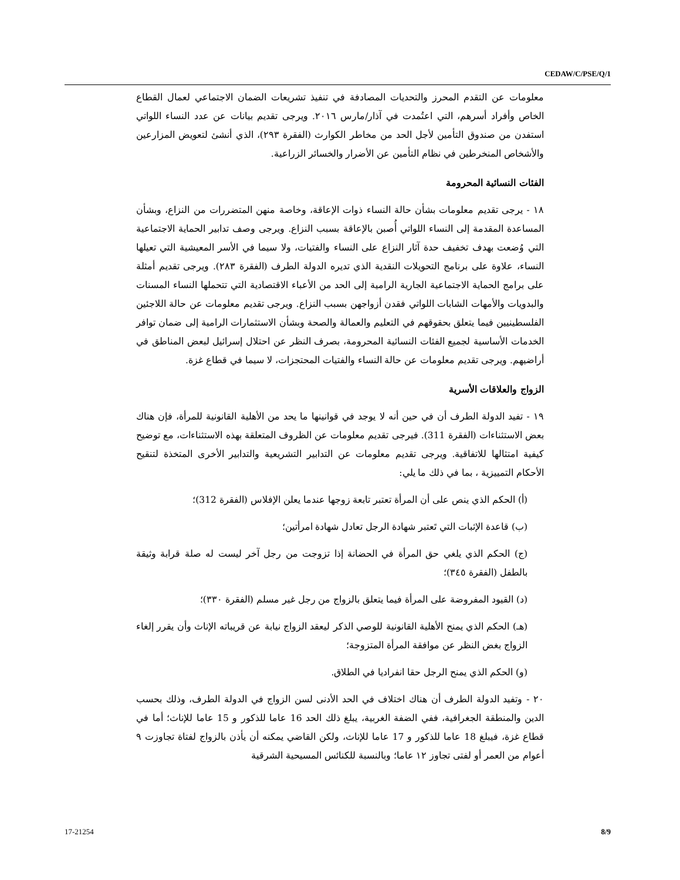CEDAW/C/PSE/Q/1
معلومات عن التقدم المحرز والتحديات المصادفة في تنفيذ تشريعات الضمان الاجتماعي لعمال القطاع الخاص وأفراد أسرهم، التي اعتُمدت في آذار/مارس ٢٠١٦. ويرجى تقديم بيانات عن عدد النساء اللواتي استفدن من صندوق التأمين لأجل الحد من مخاطر الكوارث (الفقرة ٢٩٣)، الذي أنشئ لتعويض المزارعين والأشخاص المنخرطين في نظام التأمين عن الأضرار والخسائر الزراعية.
الفئات النسائية المحرومة
١٨ - يرجى تقديم معلومات بشأن حالة النساء ذوات الإعاقة، وخاصة منهن المتضررات من النزاع، وبشأن المساعدة المقدمة إلى النساء اللواتي أُصبن بالإعاقة بسبب النزاع. ويرجى وصف تدابير الحماية الاجتماعية التي وُضعت بهدف تخفيف حدة آثار النزاع على النساء والفتيات، ولا سيما في الأسر المعيشية التي تعيلها النساء، علاوة على برنامج التحويلات النقدية الذي تديره الدولة الطرف (الفقرة ٢٨٣). ويرجى تقديم أمثلة على برامج الحماية الاجتماعية الجارية الرامية إلى الحد من الأعباء الاقتصادية التي تتحملها النساء المسنات والبدويات والأمهات الشابات اللواتي فقدن أزواجهن بسبب النزاع. ويرجى تقديم معلومات عن حالة اللاجئين الفلسطينيين فيما يتعلق بحقوقهم في التعليم والعمالة والصحة وبشأن الاستثمارات الرامية إلى ضمان توافر الخدمات الأساسية لجميع الفئات النسائية المحرومة، بصرف النظر عن احتلال إسرائيل لبعض المناطق في أراضيهم. ويرجى تقديم معلومات عن حالة النساء والفتيات المحتجزات، لا سيما في قطاع غزة.
الزواج والعلاقات الأسرية
١٩ - تفيد الدولة الطرف أن في حين أنه لا يوجد في قوانينها ما يحد من الأهلية القانونية للمرأة، فإن هناك بعض الاستثناءات (الفقرة 311). فيرجى تقديم معلومات عن الظروف المتعلقة بهذه الاستثناءات، مع توضيح كيفية امتثالها للاتفاقية. ويرجى تقديم معلومات عن التدابير التشريعية والتدابير الأخرى المتخذة لتنقيح الأحكام التمييزية ، بما في ذلك ما يلي:
(أ) الحكم الذي ينص على أن المرأة تعتبر تابعة زوجها عندما يعلن الإفلاس (الفقرة 312)؛
(ب) قاعدة الإثبات التي تَعتبر شهادة الرجل تعادل شهادة امرأتين؛
(ج) الحكم الذي يلغي حق المرأة في الحضانة إذا تزوجت من رجل آخر ليست له صلة قرابة وثيقة بالطفل (الفقرة ٣٤٥)؛
(د) القيود المفروضة على المرأة فيما يتعلق بالزواج من رجل غير مسلم (الفقرة ٣٣٠)؛
(هـ) الحكم الذي يمنح الأهلية القانونية للوصي الذكر ليعقد الزواج نيابة عن قريباته الإناث وأن يقرر إلغاء الزواج بغض النظر عن موافقة المرأة المتزوجة؛
(و) الحكم الذي يمنح الرجل حقا انفراديا في الطلاق.
٢٠ - وتفيد الدولة الطرف أن هناك اختلاف في الحد الأدنى لسن الزواج في الدولة الطرف، وذلك بحسب الدين والمنطقة الجغرافية، ففي الضفة الغربية، يبلغ ذلك الحد 16 عاما للذكور و 15 عاما للإناث؛ أما في قطاع غزة، فيبلغ 18 عاما للذكور و 17 عاما للإناث، ولكن القاضي يمكنه أن يأذن بالزواج لفتاة تجاوزت ٩ أعوام من العمر أو لفتى تجاوز ١٢ عاما؛ وبالنسبة للكنائس المسيحية الشرقية
17-21254 8/9